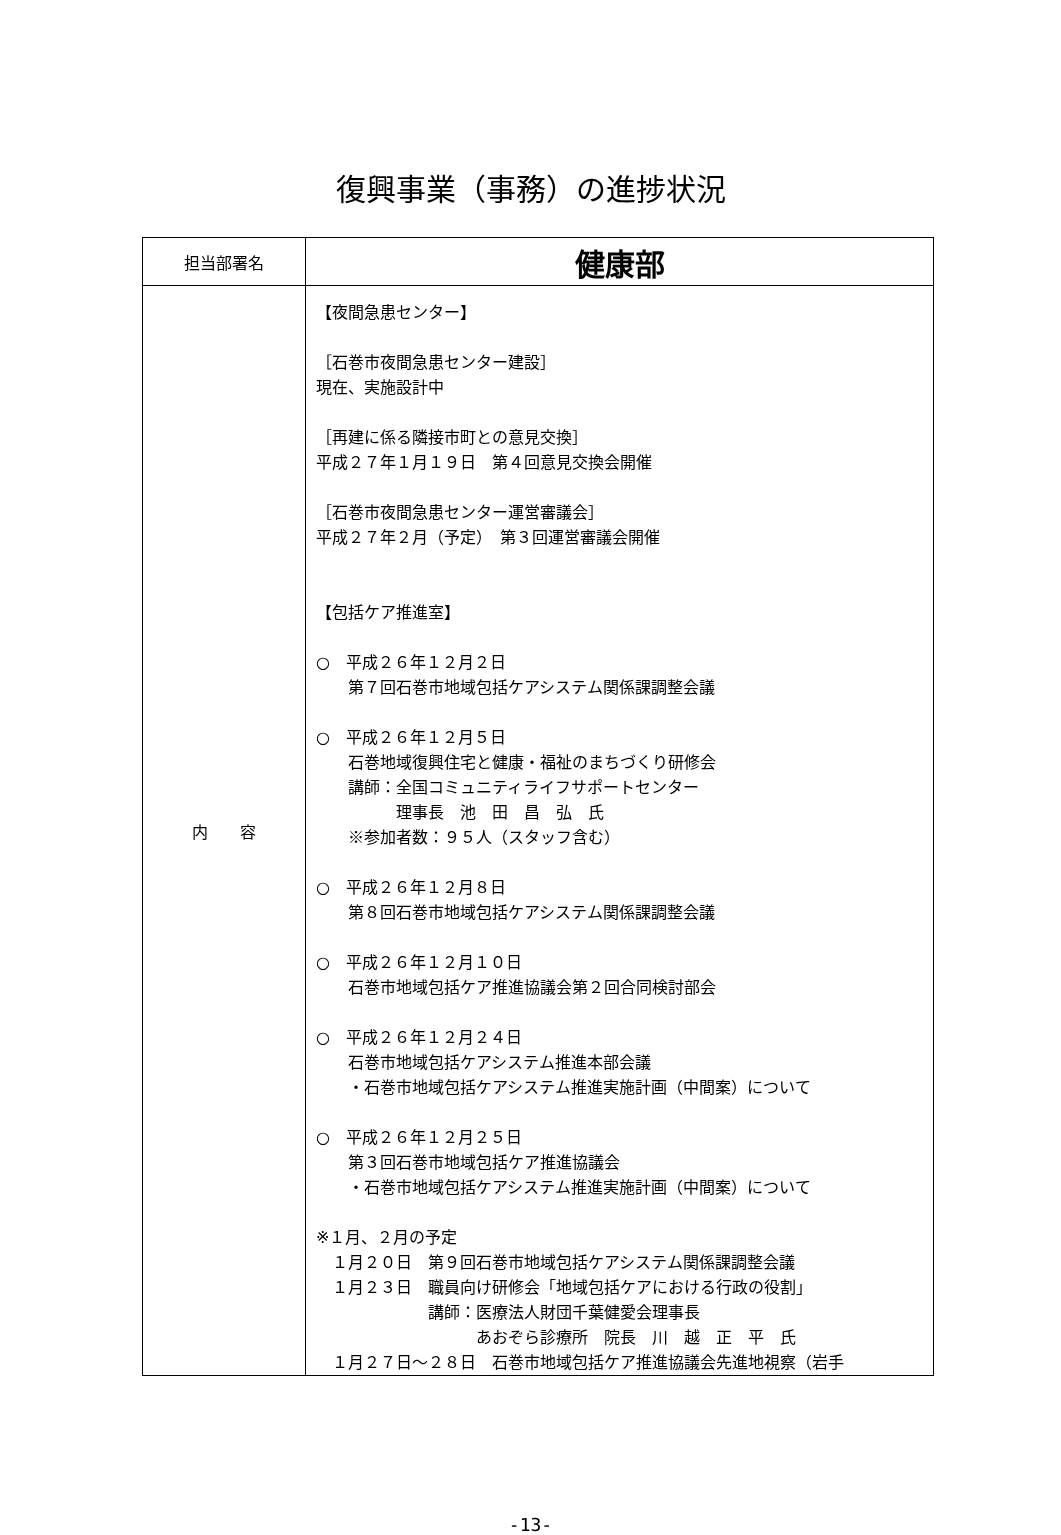復興事業（事務）の進捗状況
| 担当部署名 | 健康部 |
| 内 容 | 【夜間急患センター】 ［石巻市夜間急患センター建設］ 現在、実施設計中 ［再建に係る隣接市町との意見交換］ 平成２７年１月１９日 第４回意見交換会開催 ［石巻市夜間急患センター運営審議会］ 平成２７年２月（予定） 第３回運営審議会開催 【包括ケア推進室】 ○ 平成２６年１２月２日 第７回石巻市地域包括ケアシステム関係課調整会議 ○ 平成２６年１２月５日 石巻地域復興住宅と健康・福祉のまちづくり研修会 講師：全国コミュニティライフサポートセンター 理事長 池 田 昌 弘 氏 ※参加者数：９５人（スタッフ含む） ○ 平成２６年１２月８日 第８回石巻市地域包括ケアシステム関係課調整会議 ○ 平成２６年１２月１０日 石巻市地域包括ケア推進協議会第２回合同検討部会 ○ 平成２６年１２月２４日 石巻市地域包括ケアシステム推進本部会議 ・石巻市地域包括ケアシステム推進実施計画（中間案）について ○ 平成２６年１２月２５日 第３回石巻市地域包括ケア推進協議会 ・石巻市地域包括ケアシステム推進実施計画（中間案）について ※１月、２月の予定 １月２０日 第９回石巻市地域包括ケアシステム関係課調整会議 １月２３日 職員向け研修会「地域包括ケアにおける行政の役割」 講師：医療法人財団千葉健愛会理事長 あおぞら診療所 院長 川 越 正 平 氏 １月２７日～２８日 石巻市地域包括ケア推進協議会先進地視察（岩手 |
-13-